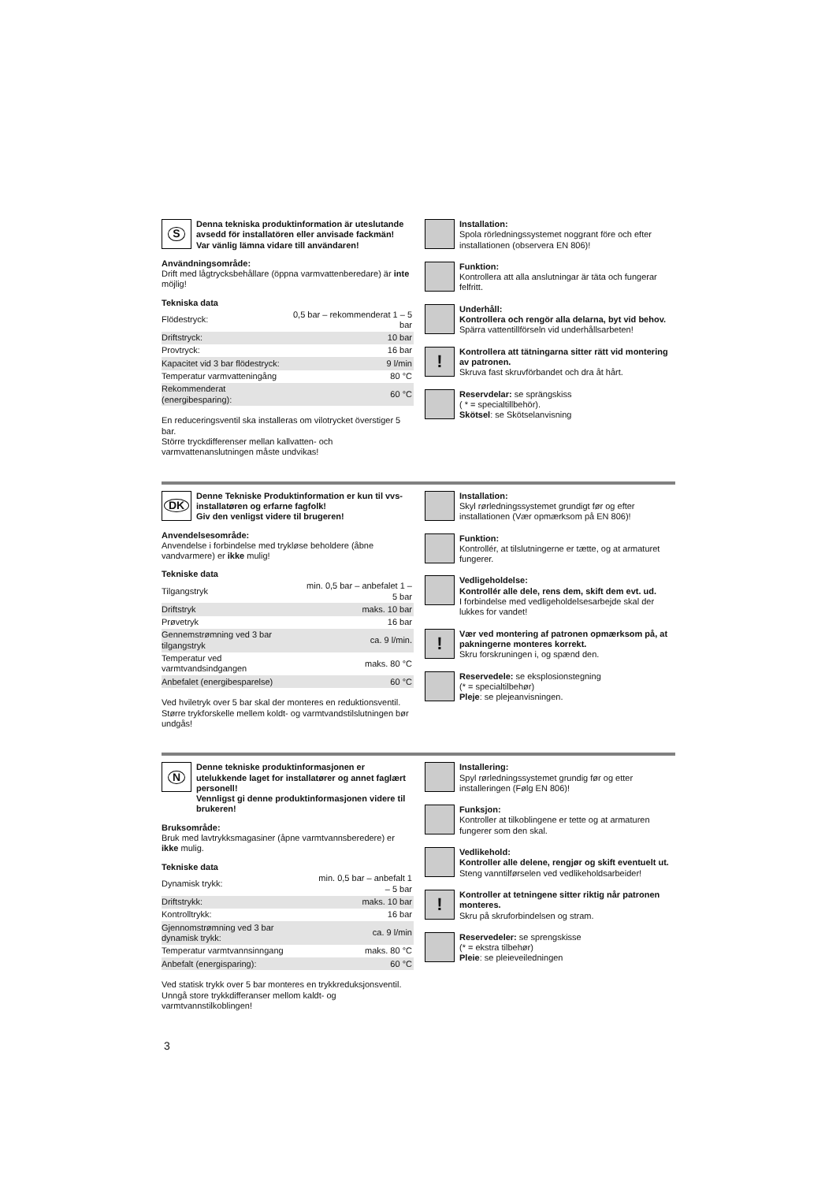S
Denna tekniska produktinformation är uteslutande avsedd för installatören eller anvisade fackmän!
Var vänlig lämna vidare till användaren!
Användningsområde:
Drift med lågtrycksbehållare (öppna varmvattenberedare) är inte möjlig!
Tekniska data
| Flödestryck: | 0,5 bar – rekommenderat 1 – 5 bar |
| Driftstryck: | 10 bar |
| Provtryck: | 16 bar |
| Kapacitet vid 3 bar flödestryck: | 9 l/min |
| Temperatur varmvatteningång | 80 °C |
| Rekommenderat (energibesparing): | 60 °C |
En reduceringsventil ska installeras om vilotrycket överstiger 5 bar.
Större tryckdifferenser mellan kallvatten- och varmvattenanslutningen måste undvikas!
Installation:
Spola rörledningssystemet noggrant före och efter installationen (observera EN 806)!
Funktion:
Kontrollera att alla anslutningar är täta och fungerar felfritt.
Underhåll:
Kontrollera och rengör alla delarna, byt vid behov.
Spärra vattentillförseln vid underhållsarbeten!
!
Kontrollera att tätningarna sitter rätt vid montering av patronen.
Skruva fast skruvförbandet och dra åt hårt.
Reservdelar: se sprängskiss
( * = specialtillbehör).
Skötsel: se Skötselanvisning
DK
Denne Tekniske Produktinformation er kun til vvs-installatøren og erfarne fagfolk!
Giv den venligst videre til brugeren!
Anvendelsesområde:
Anvendelse i forbindelse med trykløse beholdere (åbne vandvarmere) er ikke mulig!
Tekniske data
| Tilgangstryk | min. 0,5 bar – anbefalet 1 – 5 bar |
| Driftstryk | maks. 10 bar |
| Prøvetryk | 16 bar |
| Gennemstrømning ved 3 bar tilgangstryk | ca. 9 l/min. |
| Temperatur ved varmtvandsindgangen | maks. 80 °C |
| Anbefalet (energibesparelse) | 60 °C |
Ved hviletryk over 5 bar skal der monteres en reduktionsventil. Større trykforskelle mellem koldt- og varmtvandstilslutningen bør undgås!
Installation:
Skyl rørledningssystemet grundigt før og efter installationen (Vær opmærksom på EN 806)!
Funktion:
Kontrollér, at tilslutningerne er tætte, og at armaturet fungerer.
Vedligeholdelse:
Kontrollér alle dele, rens dem, skift dem evt. ud.
I forbindelse med vedligeholdelsesarbejde skal der lukkes for vandet!
!
Vær ved montering af patronen opmærksom på, at pakningerne monteres korrekt.
Skru forskruningen i, og spænd den.
Reservedele: se eksplosionstegning
(* = specialtilbehør)
Pleje: se plejeanvisningen.
N
Denne tekniske produktinformasjonen er utelukkende laget for installatører og annet faglært personell!
Vennligst gi denne produktinformasjonen videre til brukeren!
Bruksområde:
Bruk med lavtrykksmagasiner (åpne varmtvannsberedere) er ikke mulig.
Tekniske data
| Dynamisk trykk: | min. 0,5 bar – anbefalt 1 – 5 bar |
| Driftstrykk: | maks. 10 bar |
| Kontrolltrykk: | 16 bar |
| Gjennomstrømning ved 3 bar dynamisk trykk: | ca. 9 l/min |
| Temperatur varmtvannsinngang | maks. 80 °C |
| Anbefalt (energisparing): | 60 °C |
Ved statisk trykk over 5 bar monteres en trykkreduksjonsventil.
Unngå store trykkdifferanser mellom kaldt- og varmtvannstilkoblingen!
Installering:
Spyl rørledningssystemet grundig før og etter installeringen (Følg EN 806)!
Funksjon:
Kontroller at tilkoblingene er tette og at armaturen fungerer som den skal.
Vedlikehold:
Kontroller alle delene, rengjør og skift eventuelt ut.
Steng vanntilførselen ved vedlikeholdsarbeider!
!
Kontroller at tetningene sitter riktig når patronen monteres.
Skru på skruforbindelsen og stram.
Reservedeler: se sprengskisse
(* = ekstra tilbehør)
Pleie: se pleieveiledningen
3